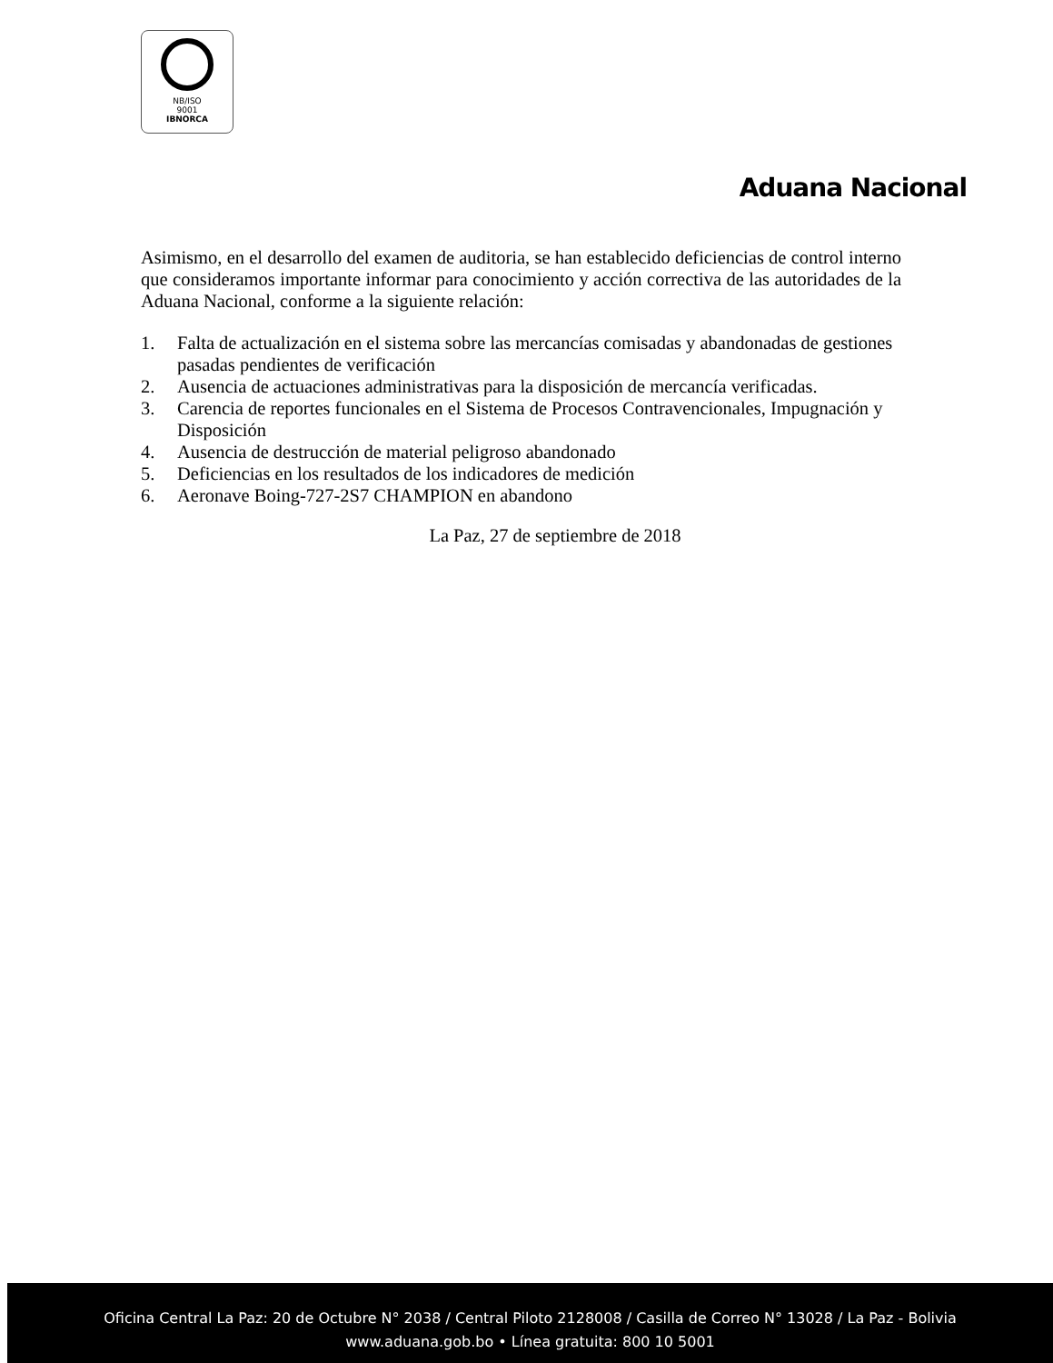NB/ISO
9001
IBNORCA
Aduana Nacional
Asimismo, en el desarrollo del examen de auditoria, se han establecido deficiencias de control interno que consideramos importante informar para conocimiento y acción correctiva de las autoridades de la Aduana Nacional, conforme a la siguiente relación:
1. Falta de actualización en el sistema sobre las mercancías comisadas y abandonadas de gestiones pasadas pendientes de verificación
2. Ausencia de actuaciones administrativas para la disposición de mercancía verificadas.
3. Carencia de reportes funcionales en el Sistema de Procesos Contravencionales, Impugnación y Disposición
4. Ausencia de destrucción de material peligroso abandonado
5. Deficiencias en los resultados de los indicadores de medición
6. Aeronave Boing-727-2S7 CHAMPION en abandono
La Paz, 27 de septiembre de 2018
Oficina Central La Paz: 20 de Octubre N° 2038 / Central Piloto 2128008 / Casilla de Correo N° 13028 / La Paz - Bolivia
www.aduana.gob.bo • Línea gratuita: 800 10 5001